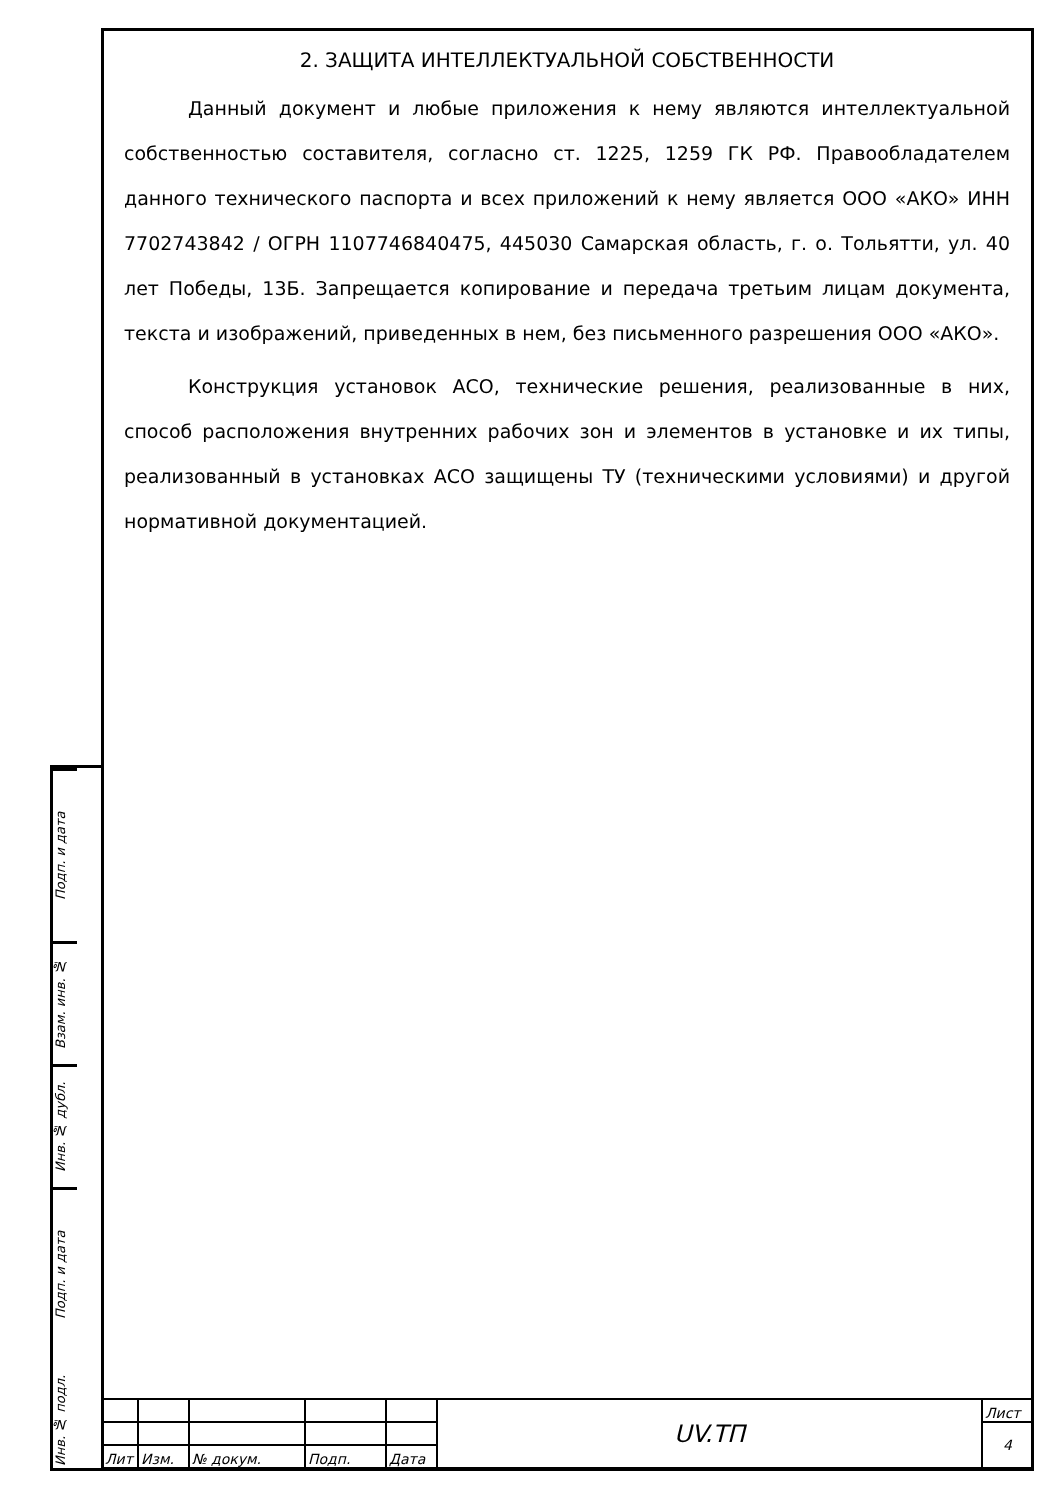Подп. и дата
Взам. инв. №
Инв. № дубл.
Подп. и дата
Инв. № подл.
2. ЗАЩИТА ИНТЕЛЛЕКТУАЛЬНОЙ СОБСТВЕННОСТИ
Данный документ и любые приложения к нему являются интеллектуальной собственностью составителя, согласно ст. 1225, 1259 ГК РФ. Правообладателем данного технического паспорта и всех приложений к нему является ООО «АКО» ИНН 7702743842 / ОГРН 1107746840475, 445030 Самарская область, г. о. Тольятти, ул. 40 лет Победы, 13Б. Запрещается копирование и передача третьим лицам документа, текста и изображений, приведенных в нем, без письменного разрешения ООО «АКО».
Конструкция установок АСО, технические решения, реализованные в них, способ расположения внутренних рабочих зон и элементов в установке и их типы, реализованный в установках АСО защищены ТУ (техническими условиями) и другой нормативной документацией.
| | | | | | UV.ТП | Лист |
| | | | | | | 4 |
| Лит | Изм. | № докум. | Подп. | Дата | | |